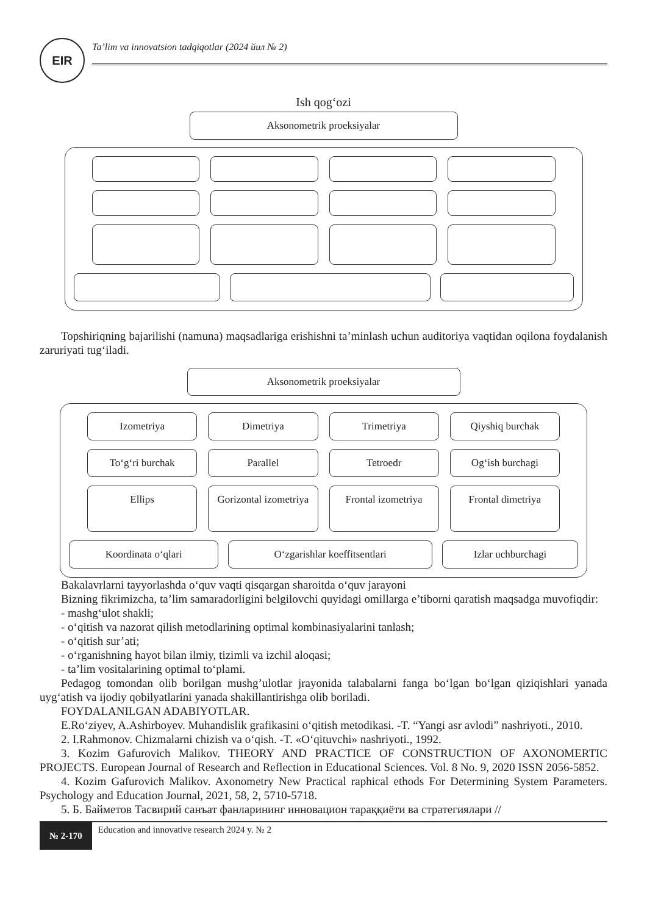EIR
Ta’lim va innovatsion tadqiqotlar (2024 йил № 2)
Ish qog‘ozi
Aksonometrik proeksiyalar
Topshiriqning bajarilishi (namuna) maqsadlariga erishishni ta’minlash uchun auditoriya vaqtidan oqilona foydalanish zaruriyati tug‘iladi.
Aksonometrik proeksiyalar
Izometriya
Dimetriya
Trimetriya
Qiyshiq burchak
To‘g‘ri burchak
Parallel
Tetroedr
Og‘ish burchagi
Ellips
Gorizontal izometriya
Frontal izometriya
Frontal dimetriya
Koordinata o‘qlari
O‘zgarishlar koeffitsentlari
Izlar uchburchagi
Bakalavrlarni tayyorlashda o‘quv vaqti qisqargan sharoitda o‘quv jarayoni
Bizning fikrimizcha, ta’lim samaradorligini belgilovchi quyidagi omillarga e’tiborni qaratish maqsadga muvofiqdir:
- mashg‘ulot shakli;
- o‘qitish va nazorat qilish metodlarining optimal kombinasiyalarini tanlash;
- o‘qitish sur’ati;
- o‘rganishning hayot bilan ilmiy, tizimli va izchil aloqasi;
- ta’lim vositalarining optimal to‘plami.
Pedagog tomondan olib borilgan mushg’ulotlar jrayonida talabalarni fanga bo‘lgan bo‘lgan qiziqishlari yanada uyg‘atish va ijodiy qobilyatlarini yanada shakillantirishga olib boriladi.
FOYDALANILGAN ADABIYOTLAR.
E.Ro‘ziyev, A.Ashirboyev. Muhandislik grafikasini o‘qitish metodikasi. -T. “Yangi asr avlodi” nashriyoti., 2010.
2. I.Rahmonov. Chizmalarni chizish va o‘qish. -T. «O‘qituvchi» nashriyoti., 1992.
3. Kozim Gafurovich Malikov. THEORY AND PRACTICE OF CONSTRUCTION OF AXONOMERTIC PROJECTS. European Journal of Research and Reflection in Educational Sciences. Vol. 8 No. 9, 2020 ISSN 2056-5852.
4. Kozim Gafurovich Malikov. Axonometry New Practical raphical ethods For Determining System Parameters. Psychology and Education Journal, 2021, 58, 2, 5710-5718.
5. Б. Байметов Тасвирий санъат фанларининг инновацион тараққиёти ва стратегиялари //
№ 2-170
Education and innovative research 2024 y. № 2